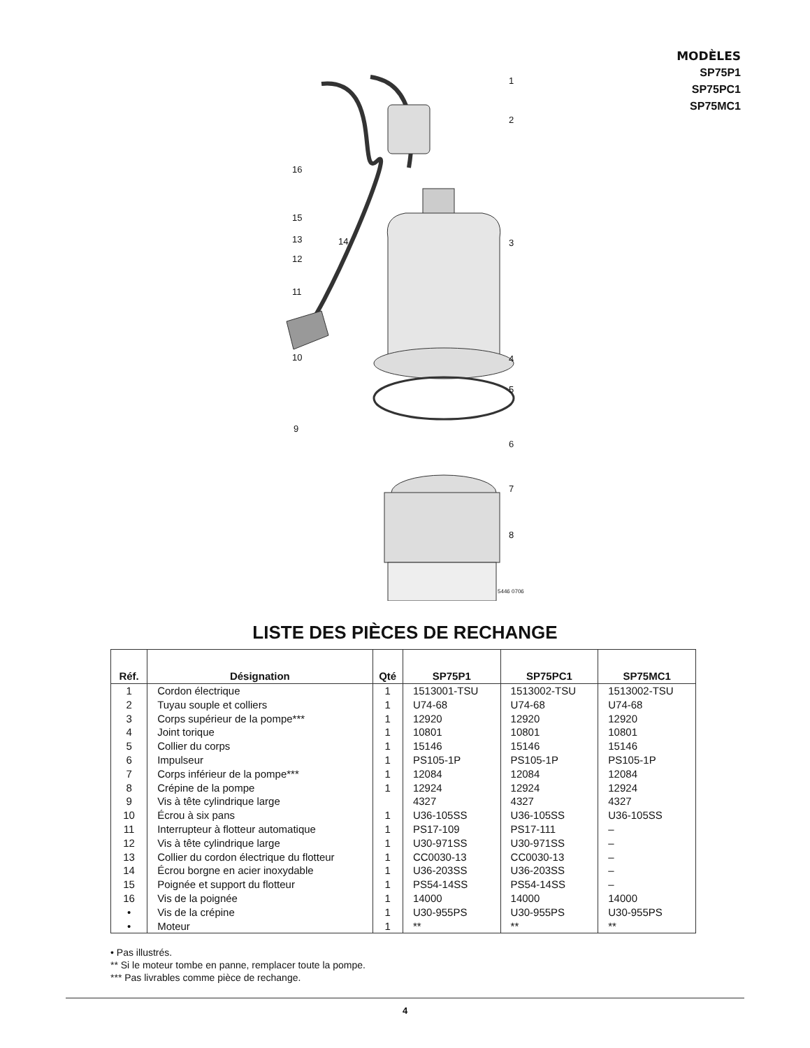MODÈLES
SP75P1
SP75PC1
SP75MC1
1
2
3
4
5
6
7
8
16
15
13 14
12
11
10
9
5446 0706
LISTE DES PIÈCES DE RECHANGE
| Réf. | Désignation | Qté | SP75P1 | SP75PC1 | SP75MC1 |
| --- | --- | --- | --- | --- | --- |
| 1 | Cordon électrique | 1 | 1513001-TSU | 1513002-TSU | 1513002-TSU |
| 2 | Tuyau souple et colliers | 1 | U74-68 | U74-68 | U74-68 |
| 3 | Corps supérieur de la pompe*** | 1 | 12920 | 12920 | 12920 |
| 4 | Joint torique | 1 | 10801 | 10801 | 10801 |
| 5 | Collier du corps | 1 | 15146 | 15146 | 15146 |
| 6 | Impulseur | 1 | PS105-1P | PS105-1P | PS105-1P |
| 7 | Corps inférieur de la pompe*** | 1 | 12084 | 12084 | 12084 |
| 8 | Crépine de la pompe | 1 | 12924 | 12924 | 12924 |
| 9 | Vis à tête cylindrique large | | 4327 | 4327 | 4327 |
| 10 | Écrou à six pans | 1 | U36-105SS | U36-105SS | U36-105SS |
| 11 | Interrupteur à flotteur automatique | 1 | PS17-109 | PS17-111 | – |
| 12 | Vis à tête cylindrique large | 1 | U30-971SS | U30-971SS | – |
| 13 | Collier du cordon électrique du flotteur | 1 | CC0030-13 | CC0030-13 | – |
| 14 | Écrou borgne en acier inoxydable | 1 | U36-203SS | U36-203SS | – |
| 15 | Poignée et support du flotteur | 1 | PS54-14SS | PS54-14SS | – |
| 16 | Vis de la poignée | 1 | 14000 | 14000 | 14000 |
| • | Vis de la crépine | 1 | U30-955PS | U30-955PS | U30-955PS |
| • | Moteur | 1 | ** | ** | ** |
• Pas illustrés.
** Si le moteur tombe en panne, remplacer toute la pompe.
*** Pas livrables comme pièce de rechange.
4